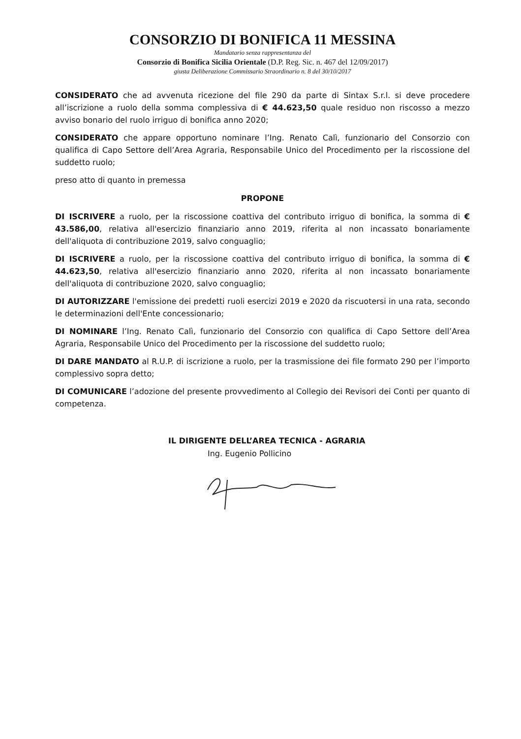CONSORZIO DI BONIFICA 11 MESSINA
Mandatario senza rappresentanza del
Consorzio di Bonifica Sicilia Orientale (D.P. Reg. Sic. n. 467 del 12/09/2017)
giusta Deliberazione Commissario Straordinario n. 8 del 30/10/2017
CONSIDERATO che ad avvenuta ricezione del file 290 da parte di Sintax S.r.l. si deve procedere all’iscrizione a ruolo della somma complessiva di € 44.623,50 quale residuo non riscosso a mezzo avviso bonario del ruolo irriguo di bonifica anno 2020;
CONSIDERATO che appare opportuno nominare l’Ing. Renato Calì, funzionario del Consorzio con qualifica di Capo Settore dell’Area Agraria, Responsabile Unico del Procedimento per la riscossione del suddetto ruolo;
preso atto di quanto in premessa
PROPONE
DI ISCRIVERE a ruolo, per la riscossione coattiva del contributo irriguo di bonifica, la somma di € 43.586,00, relativa all'esercizio finanziario anno 2019, riferita al non incassato bonariamente dell'aliquota di contribuzione 2019, salvo conguaglio;
DI ISCRIVERE a ruolo, per la riscossione coattiva del contributo irriguo di bonifica, la somma di € 44.623,50, relativa all'esercizio finanziario anno 2020, riferita al non incassato bonariamente dell'aliquota di contribuzione 2020, salvo conguaglio;
DI AUTORIZZARE l'emissione dei predetti ruoli esercizi 2019 e 2020 da riscuotersi in una rata, secondo le determinazioni dell'Ente concessionario;
DI NOMINARE l’Ing. Renato Calì, funzionario del Consorzio con qualifica di Capo Settore dell’Area Agraria, Responsabile Unico del Procedimento per la riscossione del suddetto ruolo;
DI DARE MANDATO al R.U.P. di iscrizione a ruolo, per la trasmissione dei file formato 290 per l’importo complessivo sopra detto;
DI COMUNICARE l’adozione del presente provvedimento al Collegio dei Revisori dei Conti per quanto di competenza.
IL DIRIGENTE DELL’AREA TECNICA - AGRARIA
Ing. Eugenio Pollicino